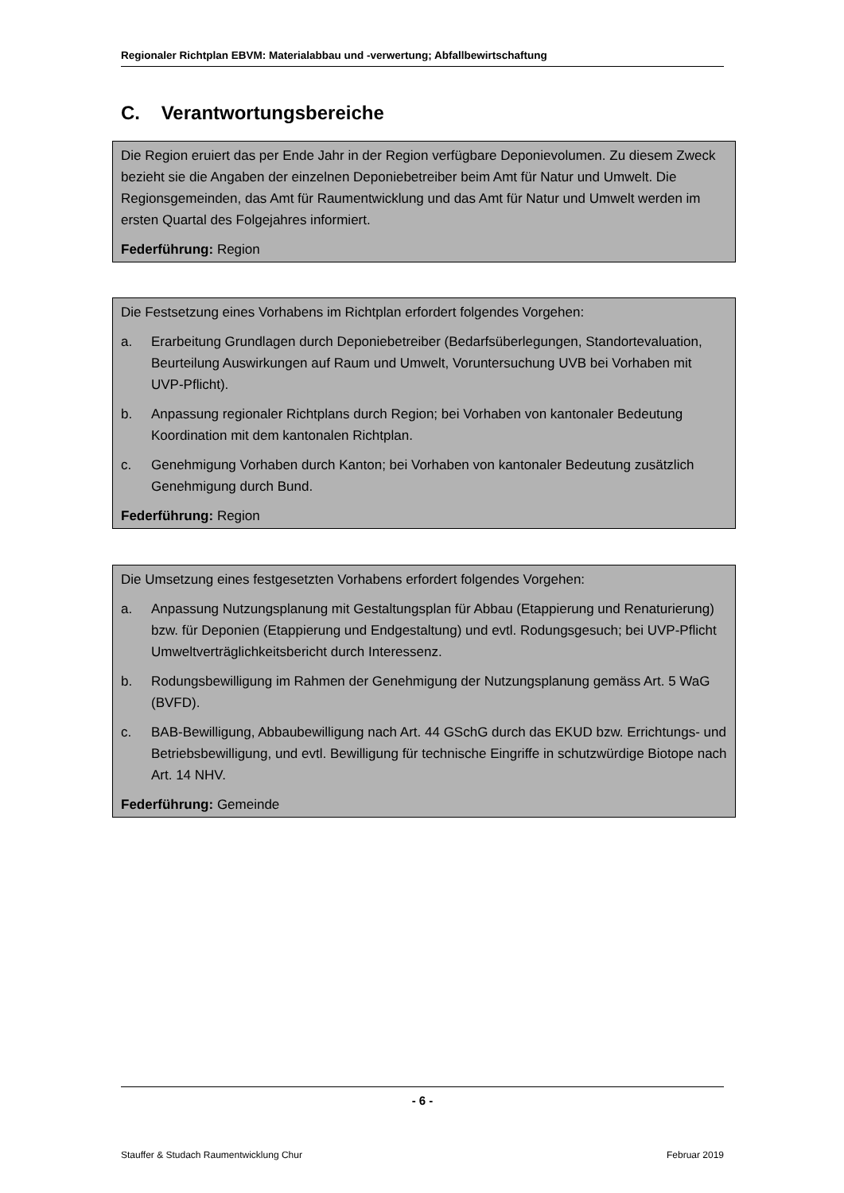Regionaler Richtplan EBVM: Materialabbau und -verwertung; Abfallbewirtschaftung
C. Verantwortungsbereiche
Die Region eruiert das per Ende Jahr in der Region verfügbare Deponievolumen. Zu diesem Zweck bezieht sie die Angaben der einzelnen Deponiebetreiber beim Amt für Natur und Umwelt. Die Regionsgemeinden, das Amt für Raumentwicklung und das Amt für Natur und Umwelt werden im ersten Quartal des Folgejahres informiert.
Federführung: Region
Die Festsetzung eines Vorhabens im Richtplan erfordert folgendes Vorgehen:
a. Erarbeitung Grundlagen durch Deponiebetreiber (Bedarfsüberlegungen, Standortevaluation, Beurteilung Auswirkungen auf Raum und Umwelt, Voruntersuchung UVB bei Vorhaben mit UVP-Pflicht).
b. Anpassung regionaler Richtplans durch Region; bei Vorhaben von kantonaler Bedeutung Koordination mit dem kantonalen Richtplan.
c. Genehmigung Vorhaben durch Kanton; bei Vorhaben von kantonaler Bedeutung zusätzlich Genehmigung durch Bund.
Federführung: Region
Die Umsetzung eines festgesetzten Vorhabens erfordert folgendes Vorgehen:
a. Anpassung Nutzungsplanung mit Gestaltungsplan für Abbau (Etappierung und Renaturierung) bzw. für Deponien (Etappierung und Endgestaltung) und evtl. Rodungsgesuch; bei UVP-Pflicht Umweltverträglichkeitsbericht durch Interessenz.
b. Rodungsbewilligung im Rahmen der Genehmigung der Nutzungsplanung gemäss Art. 5 WaG (BVFD).
c. BAB-Bewilligung, Abbaubewilligung nach Art. 44 GSchG durch das EKUD bzw. Errichtungs- und Betriebsbewilligung, und evtl. Bewilligung für technische Eingriffe in schutzwürdige Biotope nach Art. 14 NHV.
Federführung: Gemeinde
- 6 -
Stauffer & Studach Raumentwicklung Chur Februar 2019